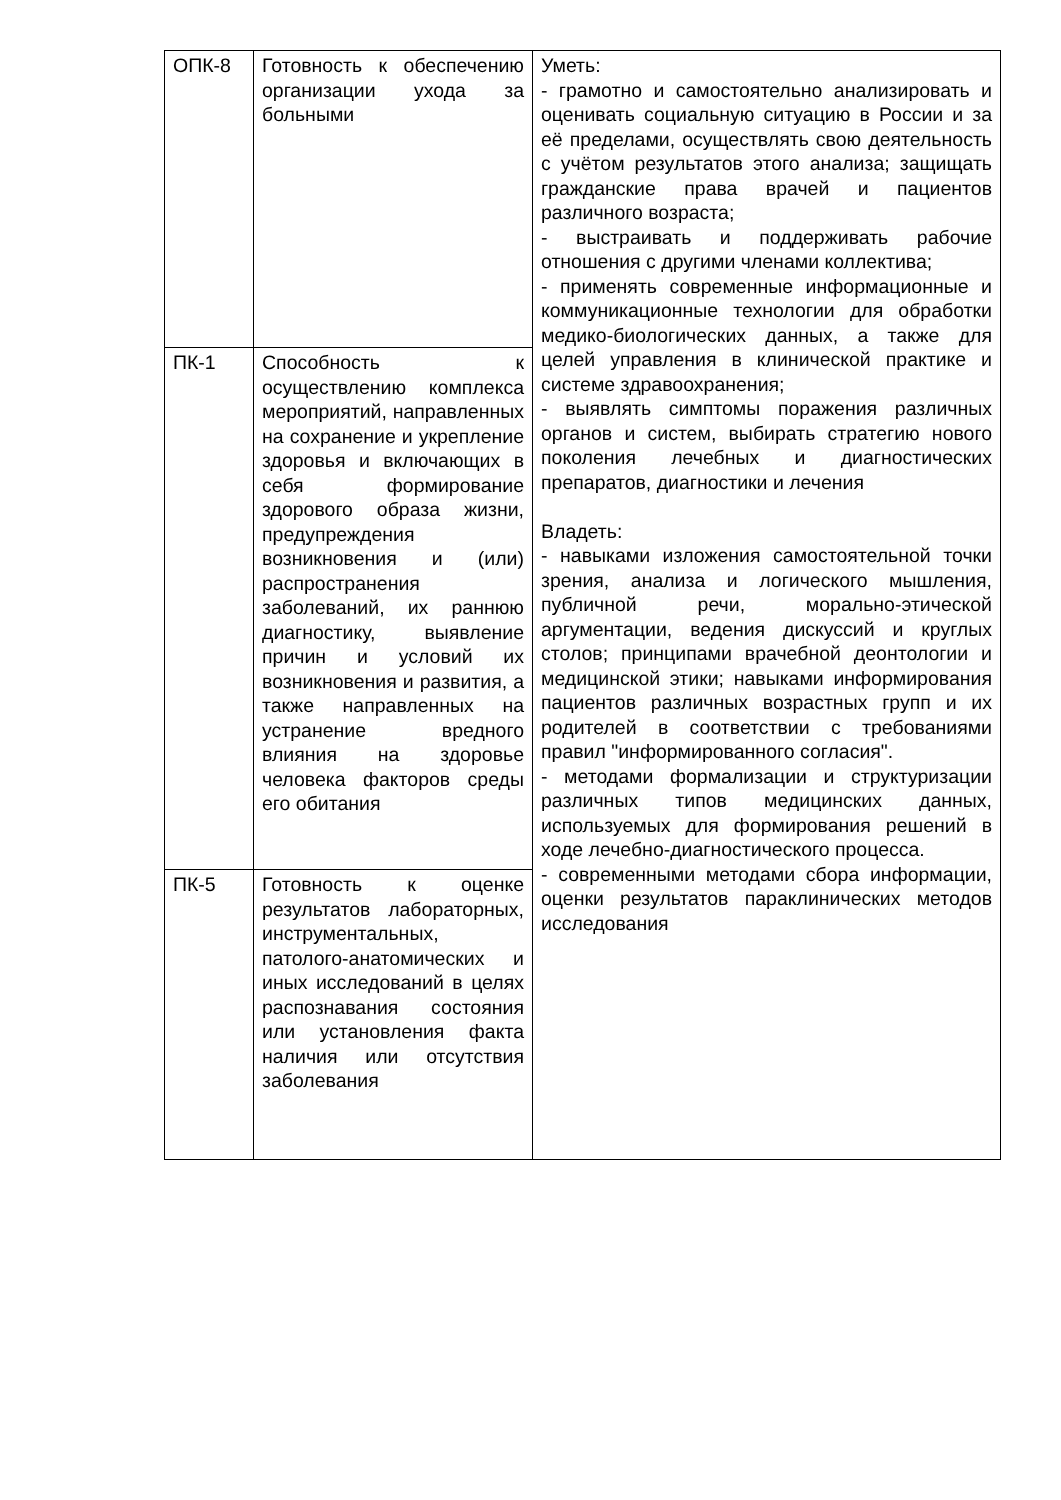| ОПК-8 | Готовность к обеспечению организации ухода за больными | Уметь: - грамотно и самостоятельно анализировать и оценивать социальную ситуацию в России и за её пределами, осуществлять свою деятельность с учётом результатов этого анализа; защищать гражданские права врачей и пациентов различного возраста; - выстраивать и поддерживать рабочие отношения с другими членами коллектива; - применять современные информационные и коммуникационные технологии для обработки медико-биологических данных, а также для целей управления в клинической практике и системе здравоохранения; - выявлять симптомы поражения различных органов и систем, выбирать стратегию нового поколения лечебных и диагностических препаратов, диагностики и лечения Владеть: - навыками изложения самостоятельной точки зрения, анализа и логического мышления, публичной речи, морально-этической аргументации, ведения дискуссий и круглых столов; принципами врачебной деонтологии и медицинской этики; навыками информирования пациентов различных возрастных групп и их родителей в соответствии с требованиями правил "информированного согласия". - методами формализации и структуризации различных типов медицинских данных, используемых для формирования решений в ходе лечебно-диагностического процесса. - современными методами сбора информации, оценки результатов параклинических методов исследования |
| ПК-1 | Способность к осуществлению комплекса мероприятий, направленных на сохранение и укрепление здоровья и включающих в себя формирование здорового образа жизни, предупреждения возникновения и (или) распространения заболеваний, их раннюю диагностику, выявление причин и условий их возникновения и развития, а также направленных на устранение вредного влияния на здоровье человека факторов среды его обитания | |
| ПК-5 | Готовность к оценке результатов лабораторных, инструментальных, патолого-анатомических и иных исследований в целях распознавания состояния или установления факта наличия или отсутствия заболевания | |